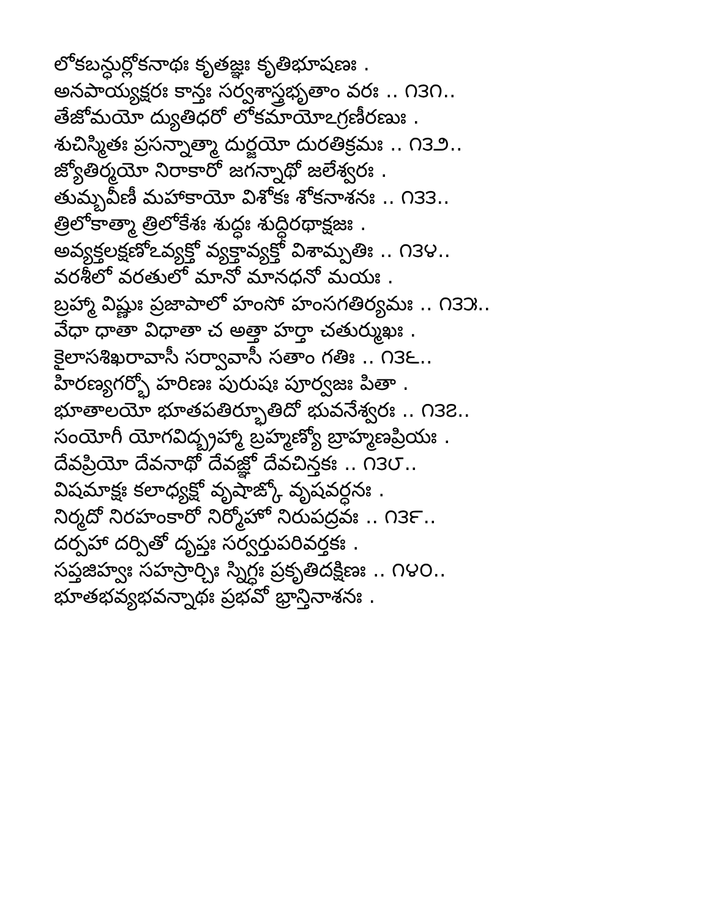లోకబన్ధుర్లోకనాథః కృతజ్ఞః కృతిభూషణః .
అనపాయ్యక్షరః కాన్తః సర్వశాస్త్రభృతాం వరః .. ౧౩౧..
తేజోమయో ద్యుతిధరో లోకమాయోఽగ్రణీరణుః .
శుచిస్మితః ప్రసన్నాత్మా దుర్జయో దురతిక్రమః .. ౧౩౨..
జ్యోతిర్మయో నిరాకారో జగన్నాథో జలేశ్వరః .
తుమ్బవీణీ మహాకాయో విశోకః శోకనాశనః .. ౧౩౩..
త్రిలోకాత్మా త్రిలోకేశః శుద్ధః శుద్ధిరథాక్షజః .
అవ్యక్తలక్షణోఽవ్యక్తో వ్యక్తావ్యక్తో విశామ్పతిః .. ౧౩౪..
వరశీలో వరతులో మానో మానధనో మయః .
బ్రహ్మా విష్ణుః ప్రజాపాలో హంసో హంసగతిర్యమః .. ౧౩౫..
వేధా ధాతా విధాతా చ అత్తా హర్తా చతుర్ముఖః .
కైలాసశిఖరావాసీ సర్వావాసీ సతాం గతిః .. ౧౩౬..
హిరణ్యగర్భో హరిణః పురుషః పూర్వజః పితా .
భూతాలయో భూతపతిర్భూతిదో భువనేశ్వరః .. ౧౩౭..
సంయోగీ యోగవిద్బ్రహ్మా బ్రహ్మణ్యో బ్రాహ్మణప్రియః .
దేవప్రియో దేవనాథో దేవజ్ఞో దేవచిన్తకః .. ౧౩౮..
విషమాక్షః కలాధ్యక్షో వృషాఙ్కో వృషవర్ధనః .
నిర్మదో నిరహంకారో నిర్మోహో నిరుపద్రవః .. ౧౩౯..
దర్పహా దర్పితో దృప్తః సర్వర్తుపరివర్తకః .
సప్తజిహ్వః సహస్రార్చిః స్నిగ్ధః ప్రకృతిదక్షిణః .. ౧౪౦..
భూతభవ్యభవన్నాథః ప్రభవో భ్రాన్తినాశనః .